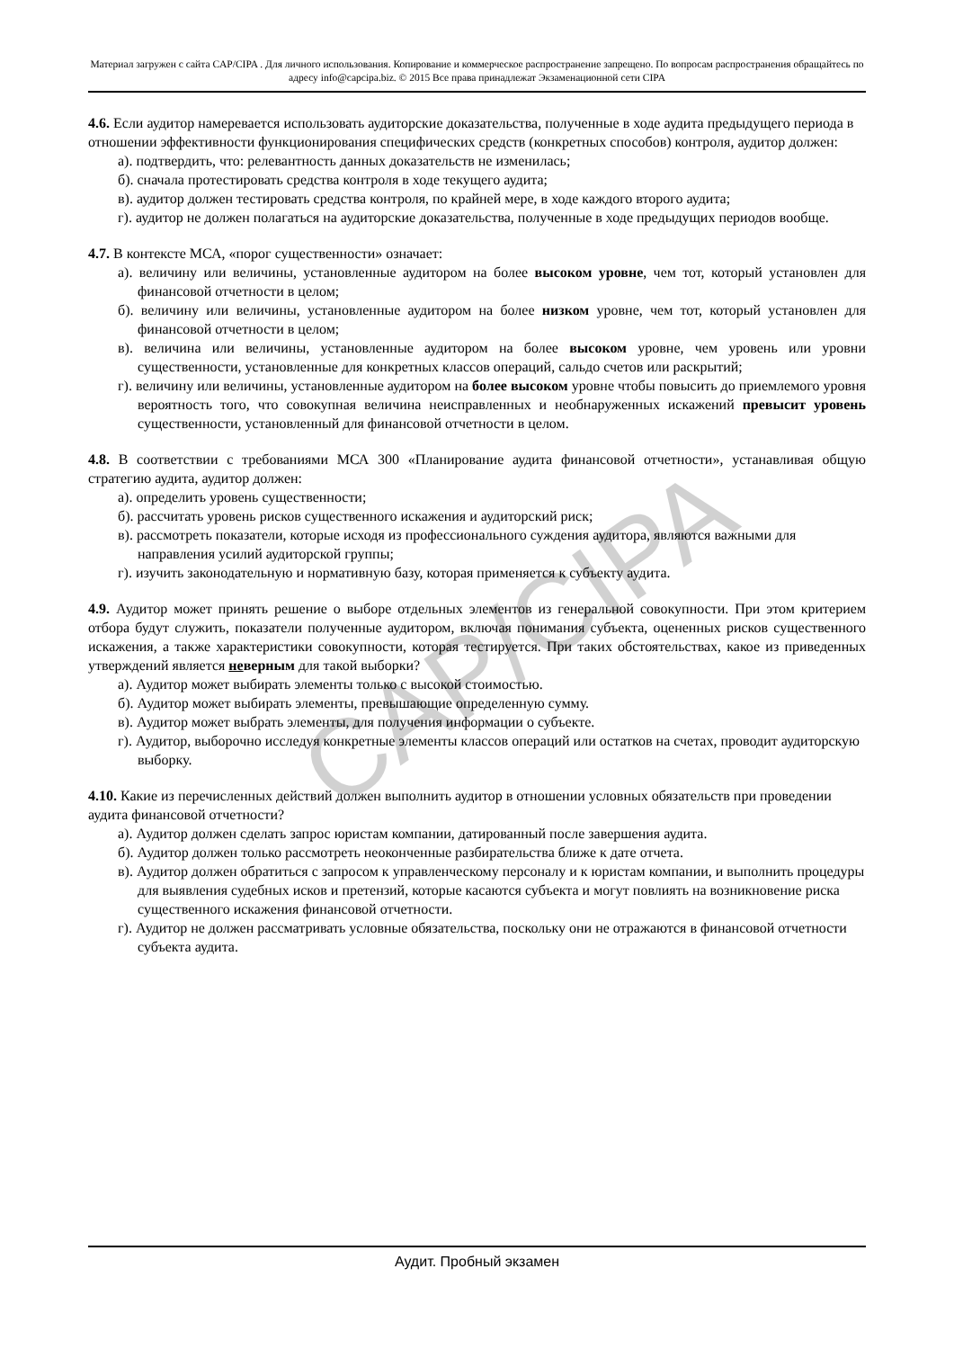Материал загружен с сайта CAP/CIPA . Для личного использования. Копирование и коммерческое распространение запрещено. По вопросам распространения обращайтесь по адресу info@capcipa.biz. © 2015 Все права принадлежат Экзаменационной сети CIPA
CAP/CIPA
4.6. Если аудитор намеревается использовать аудиторские доказательства, полученные в ходе аудита предыдущего периода в отношении эффективности функционирования специфических средств (конкретных способов) контроля, аудитор должен:
а). подтвердить, что: релевантность данных доказательств не изменилась;
б). сначала протестировать средства контроля в ходе текущего аудита;
в). аудитор должен тестировать средства контроля, по крайней мере, в ходе каждого второго аудита;
г). аудитор не должен полагаться на аудиторские доказательства, полученные в ходе предыдущих периодов вообще.
4.7. В контексте МСА, «порог существенности» означает:
а). величину или величины, установленные аудитором на более высоком уровне, чем тот, который установлен для финансовой отчетности в целом;
б). величину или величины, установленные аудитором на более низком уровне, чем тот, который установлен для финансовой отчетности в целом;
в). величина или величины, установленные аудитором на более высоком уровне, чем уровень или уровни существенности, установленные для конкретных классов операций, сальдо счетов или раскрытий;
г). величину или величины, установленные аудитором на более высоком уровне чтобы повысить до приемлемого уровня вероятность того, что совокупная величина неисправленных и необнаруженных искажений превысит уровень существенности, установленный для финансовой отчетности в целом.
4.8. В соответствии с требованиями МСА 300 «Планирование аудита финансовой отчетности», устанавливая общую стратегию аудита, аудитор должен:
а). определить уровень существенности;
б). рассчитать уровень рисков существенного искажения и аудиторский риск;
в). рассмотреть показатели, которые исходя из профессионального суждения аудитора, являются важными для направления усилий аудиторской группы;
г). изучить законодательную и нормативную базу, которая применяется к субъекту аудита.
4.9. Аудитор может принять решение о выборе отдельных элементов из генеральной совокупности. При этом критерием отбора будут служить, показатели полученные аудитором, включая понимания субъекта, оцененных рисков существенного искажения, а также характеристики совокупности, которая тестируется. При таких обстоятельствах, какое из приведенных утверждений является неверным для такой выборки?
а). Аудитор может выбирать элементы только с высокой стоимостью.
б). Аудитор может выбирать элементы, превышающие определенную сумму.
в). Аудитор может выбрать элементы, для получения информации о субъекте.
г). Аудитор, выборочно исследуя конкретные элементы классов операций или остатков на счетах, проводит аудиторскую выборку.
4.10. Какие из перечисленных действий должен выполнить аудитор в отношении условных обязательств при проведении аудита финансовой отчетности?
а). Аудитор должен сделать запрос юристам компании, датированный после завершения аудита.
б). Аудитор должен только рассмотреть неоконченные разбирательства ближе к дате отчета.
в). Аудитор должен обратиться с запросом к управленческому персоналу и к юристам компании, и выполнить процедуры для выявления судебных исков и претензий, которые касаются субъекта и могут повлиять на возникновение риска существенного искажения финансовой отчетности.
г). Аудитор не должен рассматривать условные обязательства, поскольку они не отражаются в финансовой отчетности субъекта аудита.
Аудит. Пробный экзамен